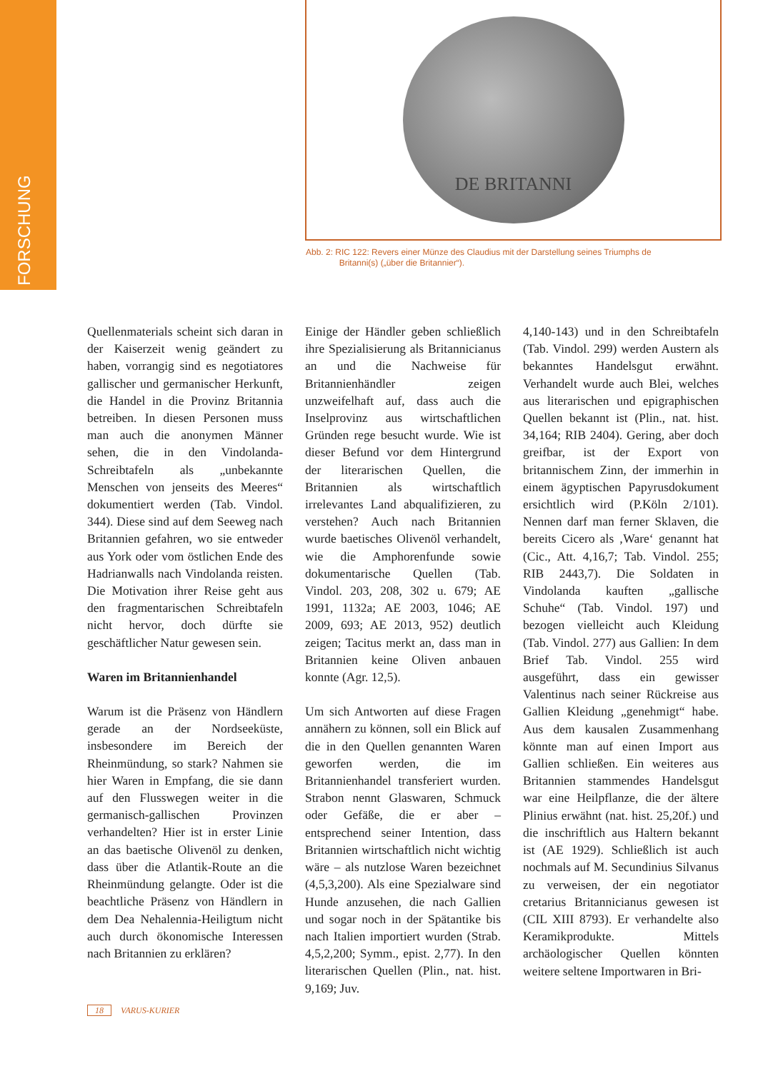FORSCHUNG
DE BRITANNI
Abb. 2: RIC 122: Revers einer Münze des Claudius mit der Darstellung seines Triumphs de
Britanni(s) („über die Britannier“).
Quellenmaterials scheint sich daran in der Kaiserzeit wenig geändert zu haben, vorrangig sind es negotiatores gallischer und germanischer Herkunft, die Handel in die Provinz Britannia betreiben. In diesen Personen muss man auch die anonymen Männer sehen, die in den Vindolanda-Schreibtafeln als „unbekannte Menschen von jenseits des Meeres“ dokumentiert werden (Tab. Vindol. 344). Diese sind auf dem Seeweg nach Britannien gefahren, wo sie entweder aus York oder vom östlichen Ende des Hadrianwalls nach Vindolanda reisten. Die Motivation ihrer Reise geht aus den fragmentarischen Schreibtafeln nicht hervor, doch dürfte sie geschäftlicher Natur gewesen sein.
Waren im Britannienhandel
Warum ist die Präsenz von Händlern gerade an der Nordseeküste, insbesondere im Bereich der Rheinmündung, so stark? Nahmen sie hier Waren in Empfang, die sie dann auf den Flusswegen weiter in die germanisch-gallischen Provinzen verhandelten? Hier ist in erster Linie an das baetische Olivenöl zu denken, dass über die Atlantik-Route an die Rheinmündung gelangte. Oder ist die beachtliche Präsenz von Händlern in dem Dea Nehalennia-Heiligtum nicht auch durch ökonomische Interessen nach Britannien zu erklären?
Einige der Händler geben schließlich ihre Spezialisierung als Britannicianus an und die Nachweise für Britannienhändler zeigen unzweifelhaft auf, dass auch die Inselprovinz aus wirtschaftlichen Gründen rege besucht wurde. Wie ist dieser Befund vor dem Hintergrund der literarischen Quellen, die Britannien als wirtschaftlich irrelevantes Land abqualifizieren, zu verstehen? Auch nach Britannien wurde baetisches Olivenöl verhandelt, wie die Amphorenfunde sowie dokumentarische Quellen (Tab. Vindol. 203, 208, 302 u. 679; AE 1991, 1132a; AE 2003, 1046; AE 2009, 693; AE 2013, 952) deutlich zeigen; Tacitus merkt an, dass man in Britannien keine Oliven anbauen konnte (Agr. 12,5).
Um sich Antworten auf diese Fragen annähern zu können, soll ein Blick auf die in den Quellen genannten Waren geworfen werden, die im Britannienhandel transferiert wurden. Strabon nennt Glaswaren, Schmuck oder Gefäße, die er aber – entsprechend seiner Intention, dass Britannien wirtschaftlich nicht wichtig wäre – als nutzlose Waren bezeichnet (4,5,3,200). Als eine Spezialware sind Hunde anzusehen, die nach Gallien und sogar noch in der Spätantike bis nach Italien importiert wurden (Strab. 4,5,2,200; Symm., epist. 2,77). In den literarischen Quellen (Plin., nat. hist. 9,169; Juv.
4,140-143) und in den Schreibtafeln (Tab. Vindol. 299) werden Austern als bekanntes Handelsgut erwähnt. Verhandelt wurde auch Blei, welches aus literarischen und epigraphischen Quellen bekannt ist (Plin., nat. hist. 34,164; RIB 2404). Gering, aber doch greifbar, ist der Export von britannischem Zinn, der immerhin in einem ägyptischen Papyrusdokument ersichtlich wird (P.Köln 2/101). Nennen darf man ferner Sklaven, die bereits Cicero als ‚Ware‘ genannt hat (Cic., Att. 4,16,7; Tab. Vindol. 255; RIB 2443,7). Die Soldaten in Vindolanda kauften „gallische Schuhe“ (Tab. Vindol. 197) und bezogen vielleicht auch Kleidung (Tab. Vindol. 277) aus Gallien: In dem Brief Tab. Vindol. 255 wird ausgeführt, dass ein gewisser Valentinus nach seiner Rückreise aus Gallien Kleidung „genehmigt“ habe. Aus dem kausalen Zusammenhang könnte man auf einen Import aus Gallien schließen. Ein weiteres aus Britannien stammendes Handelsgut war eine Heilpflanze, die der ältere Plinius erwähnt (nat. hist. 25,20f.) und die inschriftlich aus Haltern bekannt ist (AE 1929). Schließlich ist auch nochmals auf M. Secundinius Silvanus zu verweisen, der ein negotiator cretarius Britannicianus gewesen ist (CIL XIII 8793). Er verhandelte also Keramikprodukte. Mittels archäologischer Quellen könnten weitere seltene Importwaren in Bri-
18 VARUS-KURIER